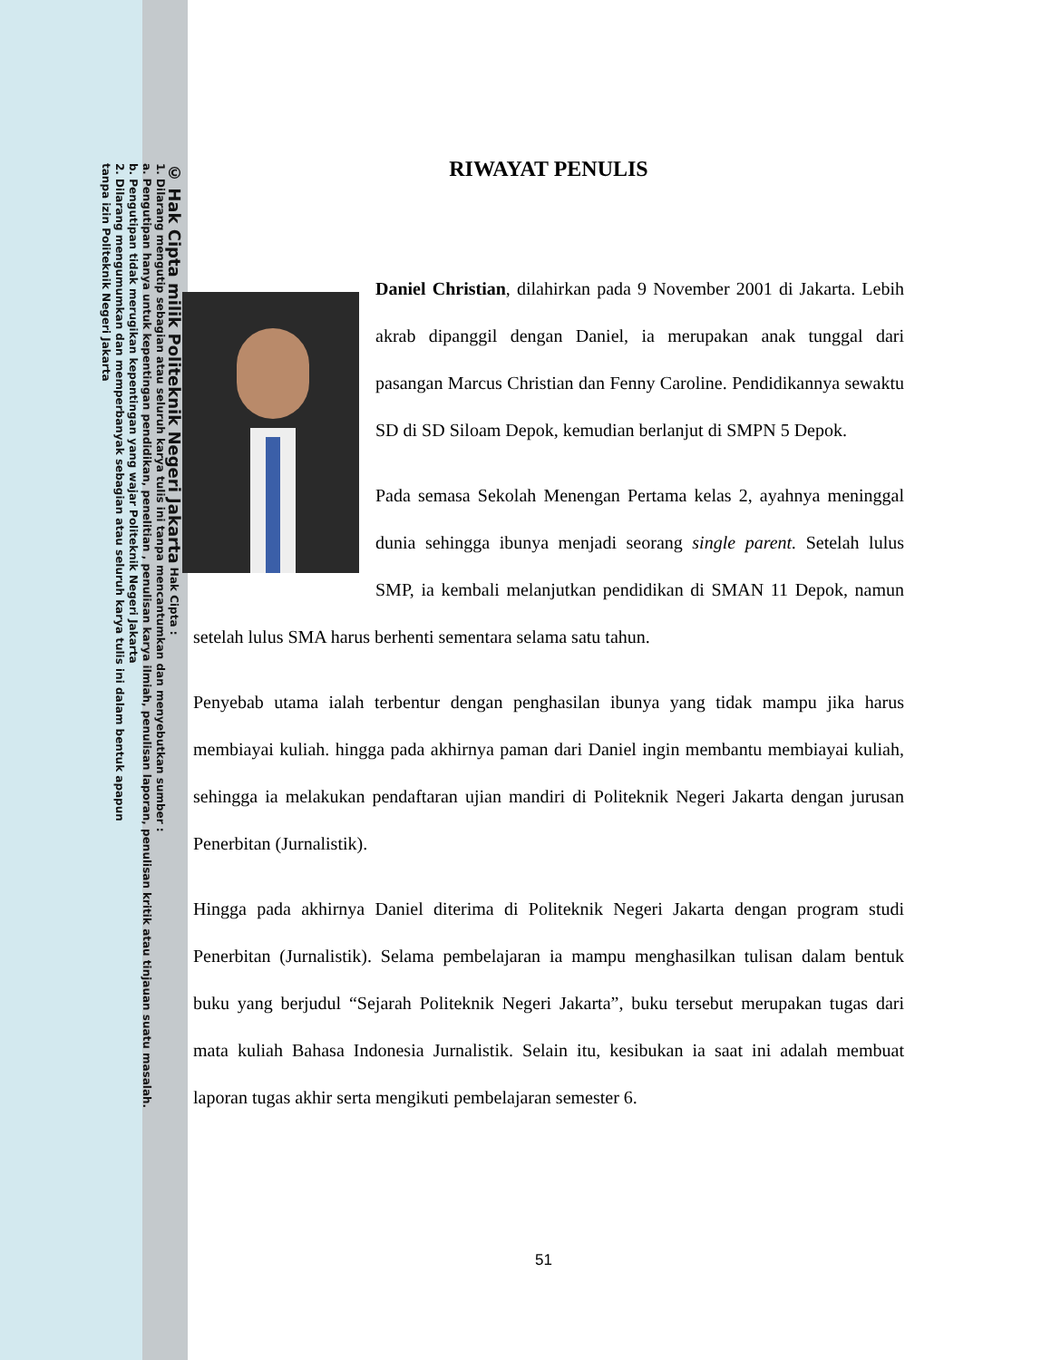© Hak Cipta milik Politeknik Negeri Jakarta Hak Cipta :
1. Dilarang mengutip sebagian atau seluruh karya tulis ini tanpa mencantumkan dan menyebutkan sumber :
a. Pengutipan hanya untuk kepentingan pendidikan, penelitian , penulisan karya ilmiah, penulisan laporan, penulisan kritik atau tinjauan suatu masalah.
b. Pengutipan tidak merugikan kepentingan yang wajar Politeknik Negeri Jakarta
2. Dilarang mengumumkan dan memperbanyak sebagian atau seluruh karya tulis ini dalam bentuk apapun
tanpa izin Politeknik Negeri Jakarta
RIWAYAT PENULIS
Daniel Christian, dilahirkan pada 9 November 2001 di Jakarta. Lebih akrab dipanggil dengan Daniel, ia merupakan anak tunggal dari pasangan Marcus Christian dan Fenny Caroline. Pendidikannya sewaktu SD di SD Siloam Depok, kemudian berlanjut di SMPN 5 Depok.
Pada semasa Sekolah Menengan Pertama kelas 2, ayahnya meninggal dunia sehingga ibunya menjadi seorang single parent. Setelah lulus SMP, ia kembali melanjutkan pendidikan di SMAN 11 Depok, namun setelah lulus SMA harus berhenti sementara selama satu tahun.
Penyebab utama ialah terbentur dengan penghasilan ibunya yang tidak mampu jika harus membiayai kuliah. hingga pada akhirnya paman dari Daniel ingin membantu membiayai kuliah, sehingga ia melakukan pendaftaran ujian mandiri di Politeknik Negeri Jakarta dengan jurusan Penerbitan (Jurnalistik).
Hingga pada akhirnya Daniel diterima di Politeknik Negeri Jakarta dengan program studi Penerbitan (Jurnalistik). Selama pembelajaran ia mampu menghasilkan tulisan dalam bentuk buku yang berjudul “Sejarah Politeknik Negeri Jakarta”, buku tersebut merupakan tugas dari mata kuliah Bahasa Indonesia Jurnalistik. Selain itu, kesibukan ia saat ini adalah membuat laporan tugas akhir serta mengikuti pembelajaran semester 6.
51